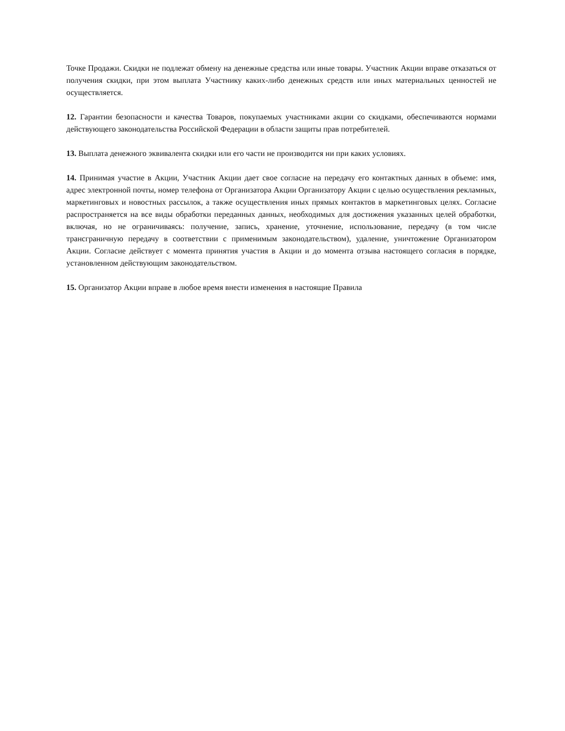Точке Продажи. Скидки не подлежат обмену на денежные средства или иные товары. Участник Акции вправе отказаться от получения скидки, при этом выплата Участнику каких-либо денежных средств или иных материальных ценностей не осуществляется.
12. Гарантии безопасности и качества Товаров, покупаемых участниками акции со скидками, обеспечиваются нормами действующего законодательства Российской Федерации в области защиты прав потребителей.
13. Выплата денежного эквивалента скидки или его части не производится ни при каких условиях.
14. Принимая участие в Акции, Участник Акции дает свое согласие на передачу его контактных данных в объеме: имя, адрес электронной почты, номер телефона от Организатора Акции Организатору Акции с целью осуществления рекламных, маркетинговых и новостных рассылок, а также осуществления иных прямых контактов в маркетинговых целях. Согласие распространяется на все виды обработки переданных данных, необходимых для достижения указанных целей обработки, включая, но не ограничиваясь: получение, запись, хранение, уточнение, использование, передачу (в том числе трансграничную передачу в соответствии с применимым законодательством), удаление, уничтожение Организатором Акции. Согласие действует с момента принятия участия в Акции и до момента отзыва настоящего согласия в порядке, установленном действующим законодательством.
15. Организатор Акции вправе в любое время внести изменения в настоящие Правила